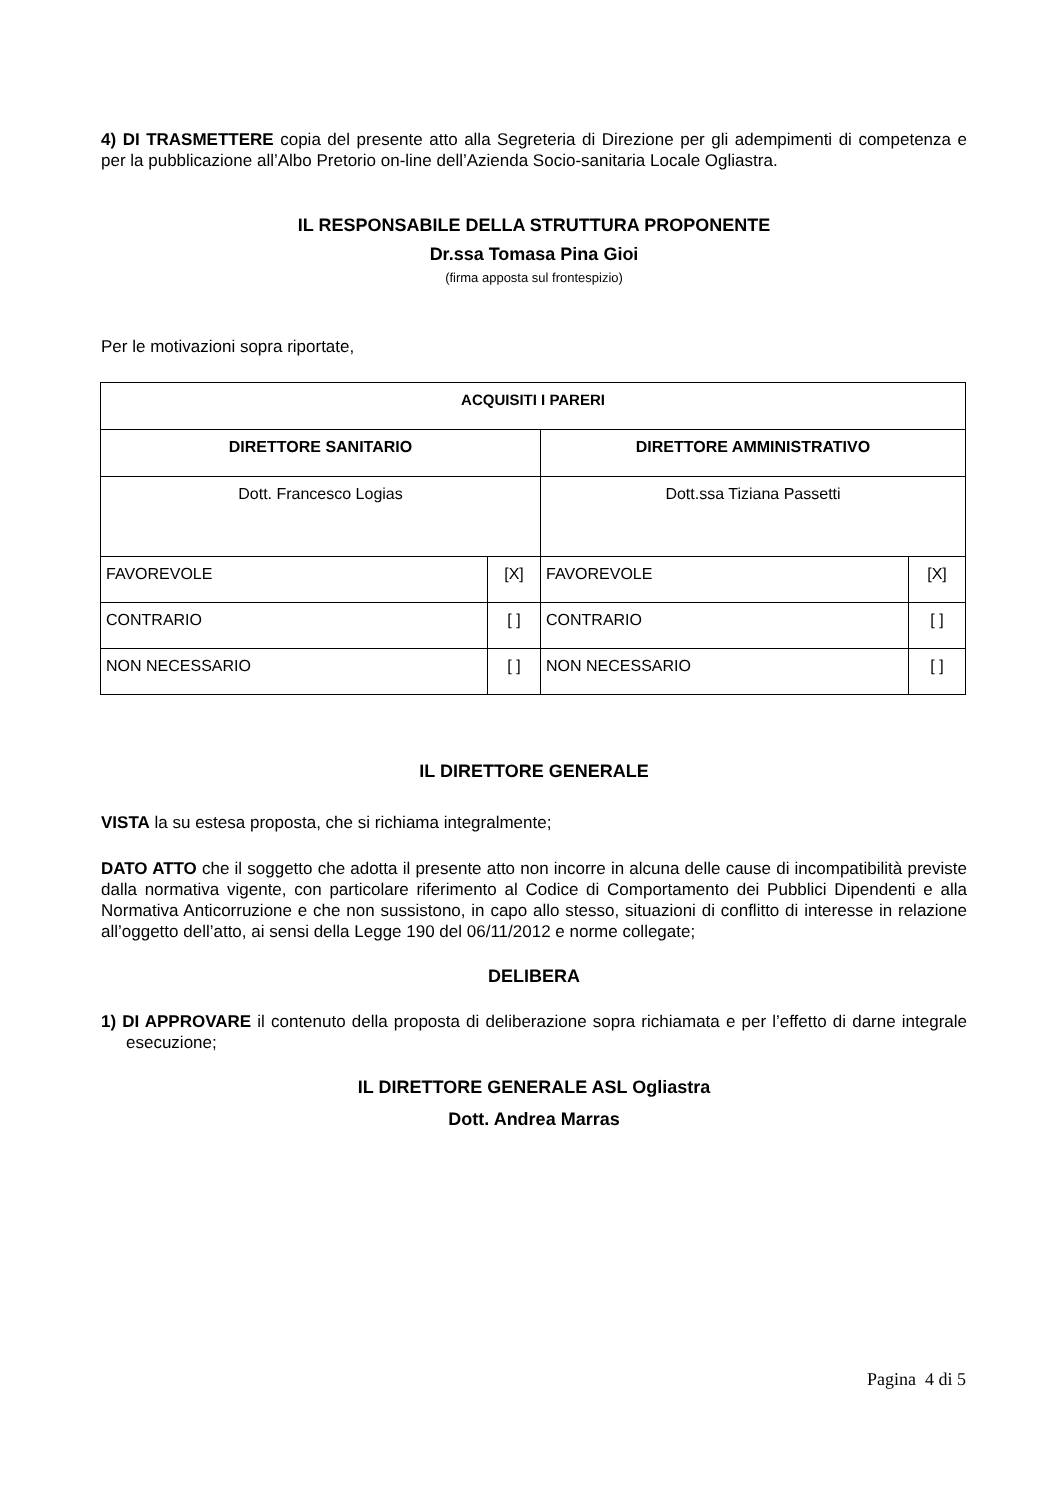4) DI TRASMETTERE copia del presente atto alla Segreteria di Direzione per gli adempimenti di competenza e per la pubblicazione all’Albo Pretorio on-line dell’Azienda Socio-sanitaria Locale Ogliastra.
IL RESPONSABILE DELLA STRUTTURA PROPONENTE
Dr.ssa Tomasa Pina Gioi
(firma apposta sul frontespizio)
Per le motivazioni sopra riportate,
| ACQUISITI I PARERI | | | |
| DIRETTORE SANITARIO | | DIRETTORE AMMINISTRATIVO | |
| Dott. Francesco Logias | | Dott.ssa Tiziana Passetti | |
| FAVOREVOLE | [X] | FAVOREVOLE | [X] |
| CONTRARIO | [ ] | CONTRARIO | [ ] |
| NON NECESSARIO | [ ] | NON NECESSARIO | [ ] |
IL DIRETTORE GENERALE
VISTA la su estesa proposta, che si richiama integralmente;
DATO ATTO che il soggetto che adotta il presente atto non incorre in alcuna delle cause di incompatibilità previste dalla normativa vigente, con particolare riferimento al Codice di Comportamento dei Pubblici Dipendenti e alla Normativa Anticorruzione e che non sussistono, in capo allo stesso, situazioni di conflitto di interesse in relazione all’oggetto dell’atto, ai sensi della Legge 190 del 06/11/2012 e norme collegate;
DELIBERA
1) DI APPROVARE il contenuto della proposta di deliberazione sopra richiamata e per l’effetto di darne integrale esecuzione;
IL DIRETTORE GENERALE ASL Ogliastra
Dott. Andrea Marras
Pagina 4 di 5